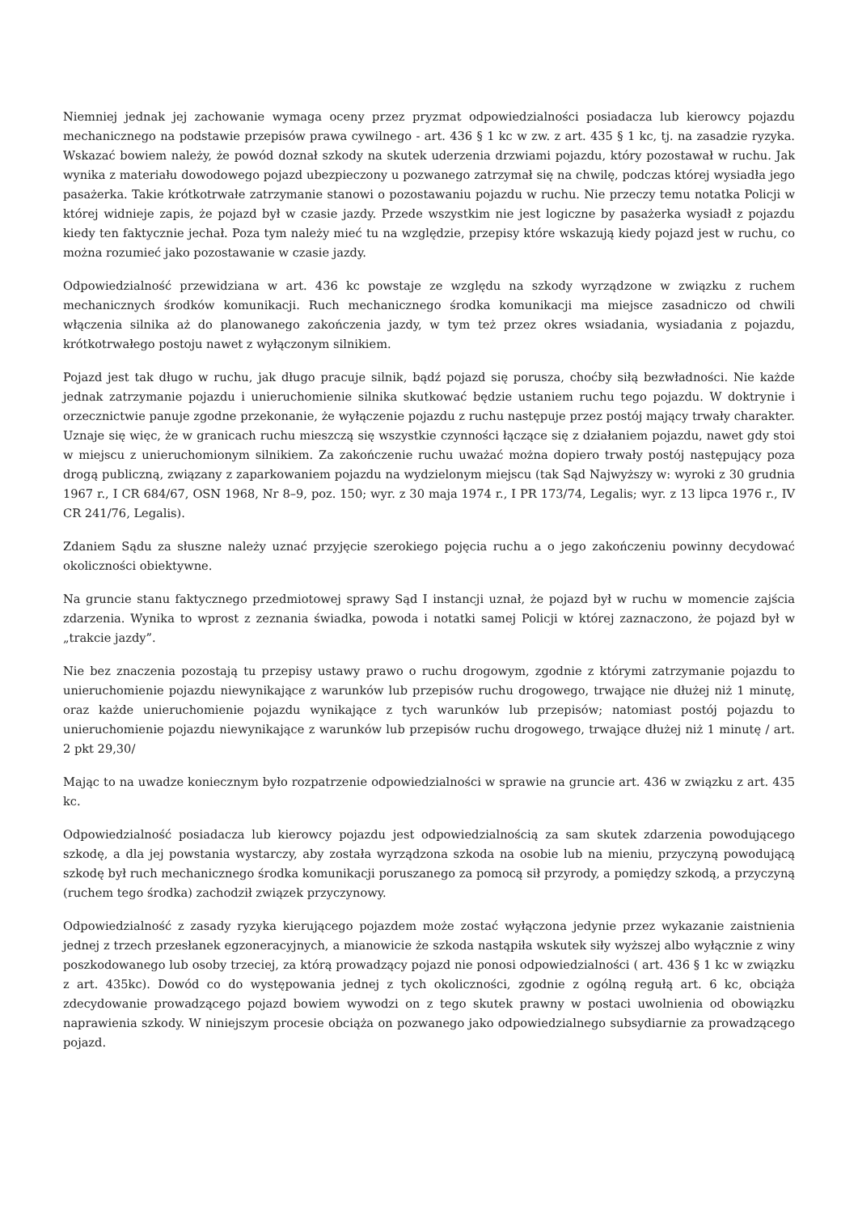Niemniej jednak jej zachowanie wymaga oceny przez pryzmat odpowiedzialności posiadacza lub kierowcy pojazdu mechanicznego na podstawie przepisów prawa cywilnego - art. 436 § 1 kc w zw. z art. 435 § 1 kc, tj. na zasadzie ryzyka. Wskazać bowiem należy, że powód doznał szkody na skutek uderzenia drzwiami pojazdu, który pozostawał w ruchu. Jak wynika z materiału dowodowego pojazd ubezpieczony u pozwanego zatrzymał się na chwilę, podczas której wysiadła jego pasażerka. Takie krótkotrwałe zatrzymanie stanowi o pozostawaniu pojazdu w ruchu. Nie przeczy temu notatka Policji w której widnieje zapis, że pojazd był w czasie jazdy. Przede wszystkim nie jest logiczne by pasażerka wysiadł z pojazdu kiedy ten faktycznie jechał. Poza tym należy mieć tu na względzie, przepisy które wskazują kiedy pojazd jest w ruchu, co można rozumieć jako pozostawanie w czasie jazdy.
Odpowiedzialność przewidziana w art. 436 kc powstaje ze względu na szkody wyrządzone w związku z ruchem mechanicznych środków komunikacji. Ruch mechanicznego środka komunikacji ma miejsce zasadniczo od chwili włączenia silnika aż do planowanego zakończenia jazdy, w tym też przez okres wsiadania, wysiadania z pojazdu, krótkotrwałego postoju nawet z wyłączonym silnikiem.
Pojazd jest tak długo w ruchu, jak długo pracuje silnik, bądź pojazd się porusza, choćby siłą bezwładności. Nie każde jednak zatrzymanie pojazdu i unieruchomienie silnika skutkować będzie ustaniem ruchu tego pojazdu. W doktrynie i orzecznictwie panuje zgodne przekonanie, że wyłączenie pojazdu z ruchu następuje przez postój mający trwały charakter. Uznaje się więc, że w granicach ruchu mieszczą się wszystkie czynności łączące się z działaniem pojazdu, nawet gdy stoi w miejscu z unieruchomionym silnikiem. Za zakończenie ruchu uważać można dopiero trwały postój następujący poza drogą publiczną, związany z zaparkowaniem pojazdu na wydzielonym miejscu (tak Sąd Najwyższy w: wyroki z 30 grudnia 1967 r., I CR 684/67, OSN 1968, Nr 8–9, poz. 150; wyr. z 30 maja 1974 r., I PR 173/74, Legalis; wyr. z 13 lipca 1976 r., IV CR 241/76, Legalis).
Zdaniem Sądu za słuszne należy uznać przyjęcie szerokiego pojęcia ruchu a o jego zakończeniu powinny decydować okoliczności obiektywne.
Na gruncie stanu faktycznego przedmiotowej sprawy Sąd I instancji uznał, że pojazd był w ruchu w momencie zajścia zdarzenia. Wynika to wprost z zeznania świadka, powoda i notatki samej Policji w której zaznaczono, że pojazd był w „trakcie jazdy”.
Nie bez znaczenia pozostają tu przepisy ustawy prawo o ruchu drogowym, zgodnie z którymi zatrzymanie pojazdu to unieruchomienie pojazdu niewynikające z warunków lub przepisów ruchu drogowego, trwające nie dłużej niż 1 minutę, oraz każde unieruchomienie pojazdu wynikające z tych warunków lub przepisów; natomiast postój pojazdu to unieruchomienie pojazdu niewynikające z warunków lub przepisów ruchu drogowego, trwające dłużej niż 1 minutę / art. 2 pkt 29,30/
Mając to na uwadze koniecznym było rozpatrzenie odpowiedzialności w sprawie na gruncie art. 436 w związku z art. 435 kc.
Odpowiedzialność posiadacza lub kierowcy pojazdu jest odpowiedzialnością za sam skutek zdarzenia powodującego szkodę, a dla jej powstania wystarczy, aby została wyrządzona szkoda na osobie lub na mieniu, przyczyną powodującą szkodę był ruch mechanicznego środka komunikacji poruszanego za pomocą sił przyrody, a pomiędzy szkodą, a przyczyną (ruchem tego środka) zachodził związek przyczynowy.
Odpowiedzialność z zasady ryzyka kierującego pojazdem może zostać wyłączona jedynie przez wykazanie zaistnienia jednej z trzech przesłanek egzoneracyjnych, a mianowicie że szkoda nastąpiła wskutek siły wyższej albo wyłącznie z winy poszkodowanego lub osoby trzeciej, za którą prowadzący pojazd nie ponosi odpowiedzialności ( art. 436 § 1 kc w związku z art. 435kc). Dowód co do występowania jednej z tych okoliczności, zgodnie z ogólną regułą art. 6 kc, obciąża zdecydowanie prowadzącego pojazd bowiem wywodzi on z tego skutek prawny w postaci uwolnienia od obowiązku naprawienia szkody. W niniejszym procesie obciąża on pozwanego jako odpowiedzialnego subsydiarnie za prowadzącego pojazd.